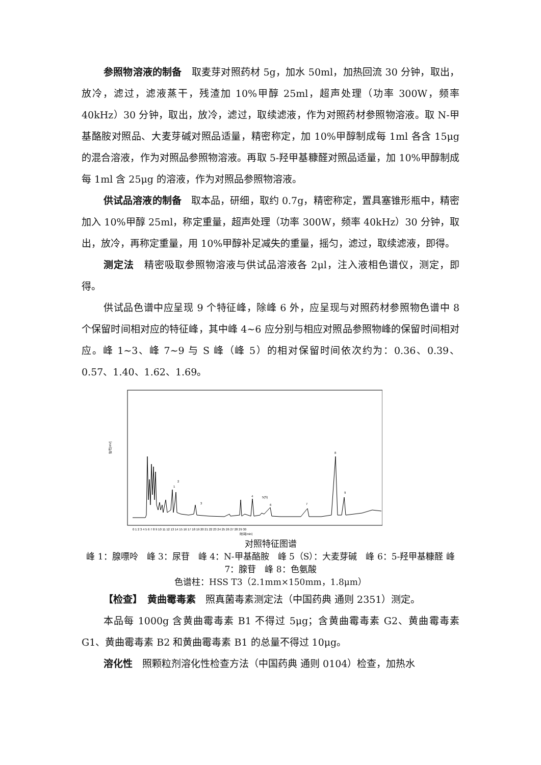参照物溶液的制备　取麦芽对照药材 5g，加水 50ml，加热回流 30 分钟，取出，放冷，滤过，滤液蒸干，残渣加 10%甲醇 25ml，超声处理（功率 300W，频率 40kHz）30 分钟，取出，放冷，滤过，取续滤液，作为对照药材参照物溶液。取 N-甲基酪胺对照品、大麦芽碱对照品适量，精密称定，加 10%甲醇制成每 1ml 各含 15μg 的混合溶液，作为对照品参照物溶液。再取 5-羟甲基糠醛对照品适量，加 10%甲醇制成每 1ml 含 25μg 的溶液，作为对照品参照物溶液。
供试品溶液的制备　取本品，研细，取约 0.7g，精密称定，置具塞锥形瓶中，精密加入 10%甲醇 25ml，称定重量，超声处理（功率 300W，频率 40kHz）30 分钟，取出，放冷，再称定重量，用 10%甲醇补足减失的重量，摇匀，滤过，取续滤液，即得。
测定法　精密吸取参照物溶液与供试品溶液各 2μl，注入液相色谱仪，测定，即得。
供试品色谱中应呈现 9 个特征峰，除峰 6 外，应呈现与对照药材参照物色谱中 8 个保留时间相对应的特征峰，其中峰 4~6 应分别与相应对照品参照物峰的保留时间相对应。峰 1~3、峰 7~9 与 S 峰（峰 5）的相对保留时间依次约为：0.36、0.39、0.57、1.40、1.62、1.69。
信号[mV]
1
2
3
4
5(S)
6
7
8
9
0 1 2 3 4 5 6 7 8 9 10 11 12 13 14 15 16 17 18 19 20 21 22 23 24 25 26 27 28 29 30
时间[min]
对照特征图谱
峰 1：腺嘌呤　峰 3：尿苷　峰 4：N-甲基酪胺　峰 5（S）：大麦芽碱　峰 6：5-羟甲基糠醛 峰 7：腺苷　峰 8：色氨酸
色谱柱：HSS T3（2.1mm×150mm，1.8μm）
【检查】　黄曲霉毒素　照真菌毒素测定法（中国药典 通则 2351）测定。
本品每 1000g 含黄曲霉毒素 B1 不得过 5μg；含黄曲霉毒素 G2、黄曲霉毒素 G1、黄曲霉毒素 B2 和黄曲霉毒素 B1 的总量不得过 10μg。
溶化性　照颗粒剂溶化性检查方法（中国药典 通则 0104）检查，加热水